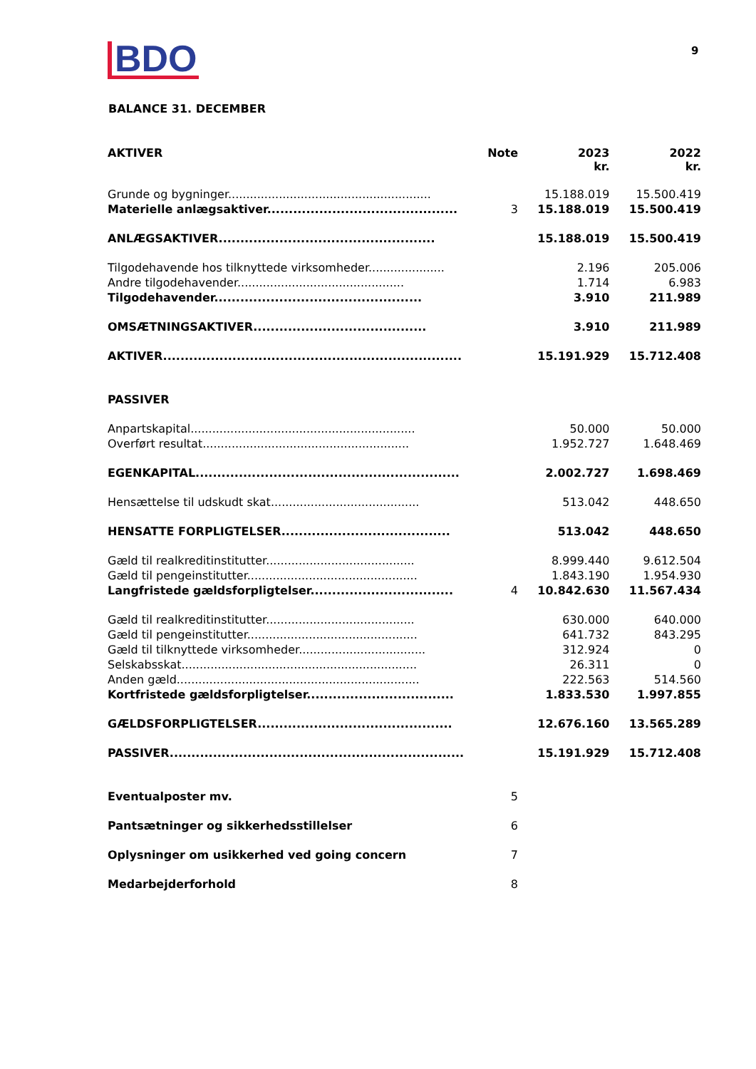BDO 9
BALANCE 31. DECEMBER
| AKTIVER | Note | 2023 kr. | 2022 kr. |
| --- | --- | --- | --- |
| Grunde og bygninger........................................................ | | 15.188.019 | 15.500.419 |
| Materielle anlægsaktiver............................................ | 3 | 15.188.019 | 15.500.419 |
| ANLÆGSAKTIVER.................................................. | | 15.188.019 | 15.500.419 |
| Tilgodehavende hos tilknyttede virksomheder..................... | | 2.196 | 205.006 |
| Andre tilgodehavender.............................................. | | 1.714 | 6.983 |
| Tilgodehavender................................................ | | 3.910 | 211.989 |
| OMSÆTNINGSAKTIVER........................................ | | 3.910 | 211.989 |
| AKTIVER..................................................................... | | 15.191.929 | 15.712.408 |
| PASSIVER | | | |
| Anpartskapital.............................................................. | | 50.000 | 50.000 |
| Overført resultat......................................................... | | 1.952.727 | 1.648.469 |
| EGENKAPITAL............................................................. | | 2.002.727 | 1.698.469 |
| Hensættelse til udskudt skat......................................... | | 513.042 | 448.650 |
| HENSATTE FORPLIGTELSER....................................... | | 513.042 | 448.650 |
| Gæld til realkreditinstitutter......................................... | | 8.999.440 | 9.612.504 |
| Gæld til pengeinstitutter............................................... | | 1.843.190 | 1.954.930 |
| Langfristede gældsforpligtelser................................. | 4 | 10.842.630 | 11.567.434 |
| Gæld til realkreditinstitutter......................................... | | 630.000 | 640.000 |
| Gæld til pengeinstitutter............................................... | | 641.732 | 843.295 |
| Gæld til tilknyttede virksomheder................................... | | 312.924 | 0 |
| Selskabsskat................................................................. | | 26.311 | 0 |
| Anden gæld................................................................... | | 222.563 | 514.560 |
| Kortfristede gældsforpligtelser.................................. | | 1.833.530 | 1.997.855 |
| GÆLDSFORPLIGTELSER............................................. | | 12.676.160 | 13.565.289 |
| PASSIVER.................................................................... | | 15.191.929 | 15.712.408 |
| Eventualposter mv. | 5 | | |
| Pantsætninger og sikkerhedsstillelser | 6 | | |
| Oplysninger om usikkerhed ved going concern | 7 | | |
| Medarbejderforhold | 8 | | |